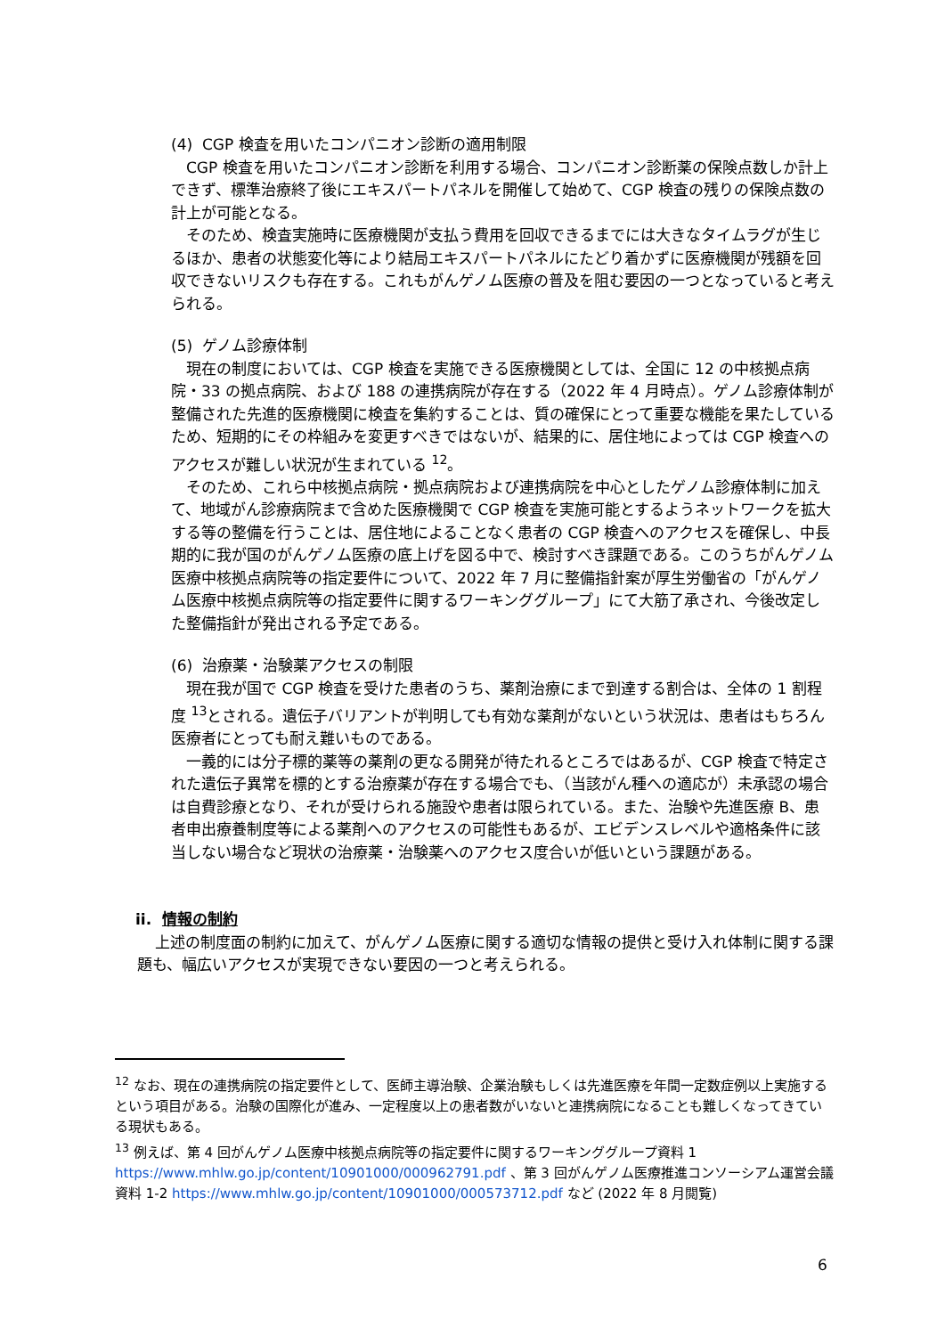(4) CGP 検査を用いたコンパニオン診断の適用制限
CGP 検査を用いたコンパニオン診断を利用する場合、コンパニオン診断薬の保険点数しか計上できず、標準治療終了後にエキスパートパネルを開催して始めて、CGP 検査の残りの保険点数の計上が可能となる。
そのため、検査実施時に医療機関が支払う費用を回収できるまでには大きなタイムラグが生じるほか、患者の状態変化等により結局エキスパートパネルにたどり着かずに医療機関が残額を回収できないリスクも存在する。これもがんゲノム医療の普及を阻む要因の一つとなっていると考えられる。
(5) ゲノム診療体制
現在の制度においては、CGP 検査を実施できる医療機関としては、全国に 12 の中核拠点病院・33 の拠点病院、および 188 の連携病院が存在する（2022 年 4 月時点）。ゲノム診療体制が整備された先進的医療機関に検査を集約することは、質の確保にとって重要な機能を果たしているため、短期的にその枠組みを変更すべきではないが、結果的に、居住地によっては CGP 検査へのアクセスが難しい状況が生まれている <sup>12</sup>。
そのため、これら中核拠点病院・拠点病院および連携病院を中心としたゲノム診療体制に加えて、地域がん診療病院まで含めた医療機関で CGP 検査を実施可能とするようネットワークを拡大する等の整備を行うことは、居住地によることなく患者の CGP 検査へのアクセスを確保し、中長期的に我が国のがんゲノム医療の底上げを図る中で、検討すべき課題である。このうちがんゲノム医療中核拠点病院等の指定要件について、2022 年 7 月に整備指針案が厚生労働省の「がんゲノム医療中核拠点病院等の指定要件に関するワーキンググループ」にて大筋了承され、今後改定した整備指針が発出される予定である。
(6) 治療薬・治験薬アクセスの制限
現在我が国で CGP 検査を受けた患者のうち、薬剤治療にまで到達する割合は、全体の 1 割程度 <sup>13</sup>とされる。遺伝子バリアントが判明しても有効な薬剤がないという状況は、患者はもちろん医療者にとっても耐え難いものである。
一義的には分子標的薬等の薬剤の更なる開発が待たれるところではあるが、CGP 検査で特定された遺伝子異常を標的とする治療薬が存在する場合でも、（当該がん種への適応が）未承認の場合は自費診療となり、それが受けられる施設や患者は限られている。また、治験や先進医療 B、患者申出療養制度等による薬剤へのアクセスの可能性もあるが、エビデンスレベルや適格条件に該当しない場合など現状の治療薬・治験薬へのアクセス度合いが低いという課題がある。
ii. 情報の制約
上述の制度面の制約に加えて、がんゲノム医療に関する適切な情報の提供と受け入れ体制に関する課題も、幅広いアクセスが実現できない要因の一つと考えられる。
<sup>12</sup> なお、現在の連携病院の指定要件として、医師主導治験、企業治験もしくは先進医療を年間一定数症例以上実施するという項目がある。治験の国際化が進み、一定程度以上の患者数がいないと連携病院になることも難しくなってきている現状もある。
<sup>13</sup> 例えば、第 4 回がんゲノム医療中核拠点病院等の指定要件に関するワーキンググループ資料 1 https://www.mhlw.go.jp/content/10901000/000962791.pdf 、第 3 回がんゲノム医療推進コンソーシアム運営会議 資料 1-2 https://www.mhlw.go.jp/content/10901000/000573712.pdf など (2022 年 8 月閲覧)
6